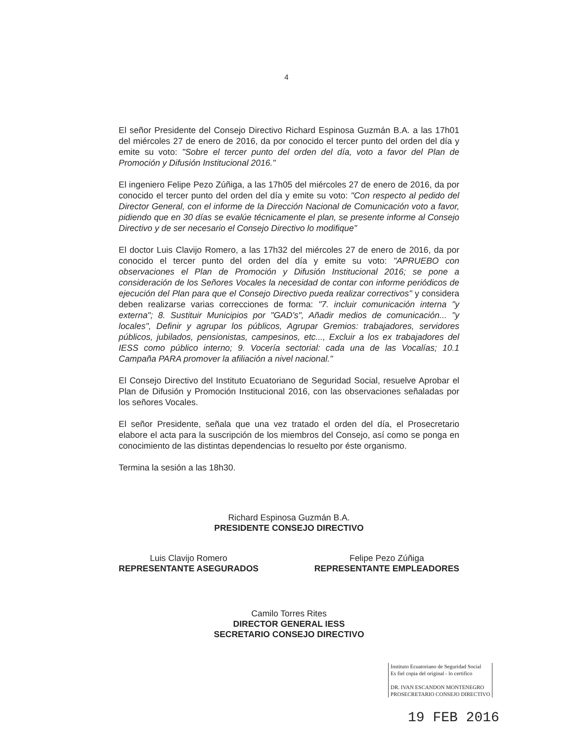4
El señor Presidente del Consejo Directivo Richard Espinosa Guzmán B.A. a las 17h01 del miércoles 27 de enero de 2016, da por conocido el tercer punto del orden del día y emite su voto: "Sobre el tercer punto del orden del día, voto a favor del Plan de Promoción y Difusión Institucional 2016."
El ingeniero Felipe Pezo Zúñiga, a las 17h05 del miércoles 27 de enero de 2016, da por conocido el tercer punto del orden del día y emite su voto: "Con respecto al pedido del Director General, con el informe de la Dirección Nacional de Comunicación voto a favor, pidiendo que en 30 días se evalúe técnicamente el plan, se presente informe al Consejo Directivo y de ser necesario el Consejo Directivo lo modifique"
El doctor Luis Clavijo Romero, a las 17h32 del miércoles 27 de enero de 2016, da por conocido el tercer punto del orden del día y emite su voto: "APRUEBO con observaciones el Plan de Promoción y Difusión Institucional 2016; se pone a consideración de los Señores Vocales la necesidad de contar con informe periódicos de ejecución del Plan para que el Consejo Directivo pueda realizar correctivos" y considera deben realizarse varias correcciones de forma: "7. incluir comunicación interna "y externa"; 8. Sustituir Municipios por "GAD's", Añadir medios de comunicación... "y locales", Definir y agrupar los públicos, Agrupar Gremios: trabajadores, servidores públicos, jubilados, pensionistas, campesinos, etc..., Excluir a los ex trabajadores del IESS como público interno; 9. Vocería sectorial: cada una de las Vocalías; 10.1 Campaña PARA promover la afiliación a nivel nacional."
El Consejo Directivo del Instituto Ecuatoriano de Seguridad Social, resuelve Aprobar el Plan de Difusión y Promoción Institucional 2016, con las observaciones señaladas por los señores Vocales.
El señor Presidente, señala que una vez tratado el orden del día, el Prosecretario elabore el acta para la suscripción de los miembros del Consejo, así como se ponga en conocimiento de las distintas dependencias lo resuelto por éste organismo.
Termina la sesión a las 18h30.
Richard Espinosa Guzmán B.A.
PRESIDENTE CONSEJO DIRECTIVO
Luis Clavijo Romero
REPRESENTANTE ASEGURADOS
Felipe Pezo Zúñiga
REPRESENTANTE EMPLEADORES
Camilo Torres Rites
DIRECTOR GENERAL IESS
SECRETARIO CONSEJO DIRECTIVO
Instituto Ecuatoriano de Seguridad Social
Es fiel copia del original - lo certifico
DR. IVAN ESCANDON MONTENEGRO
PROSECRETARIO CONSEJO DIRECTIVO
19 FEB 2016